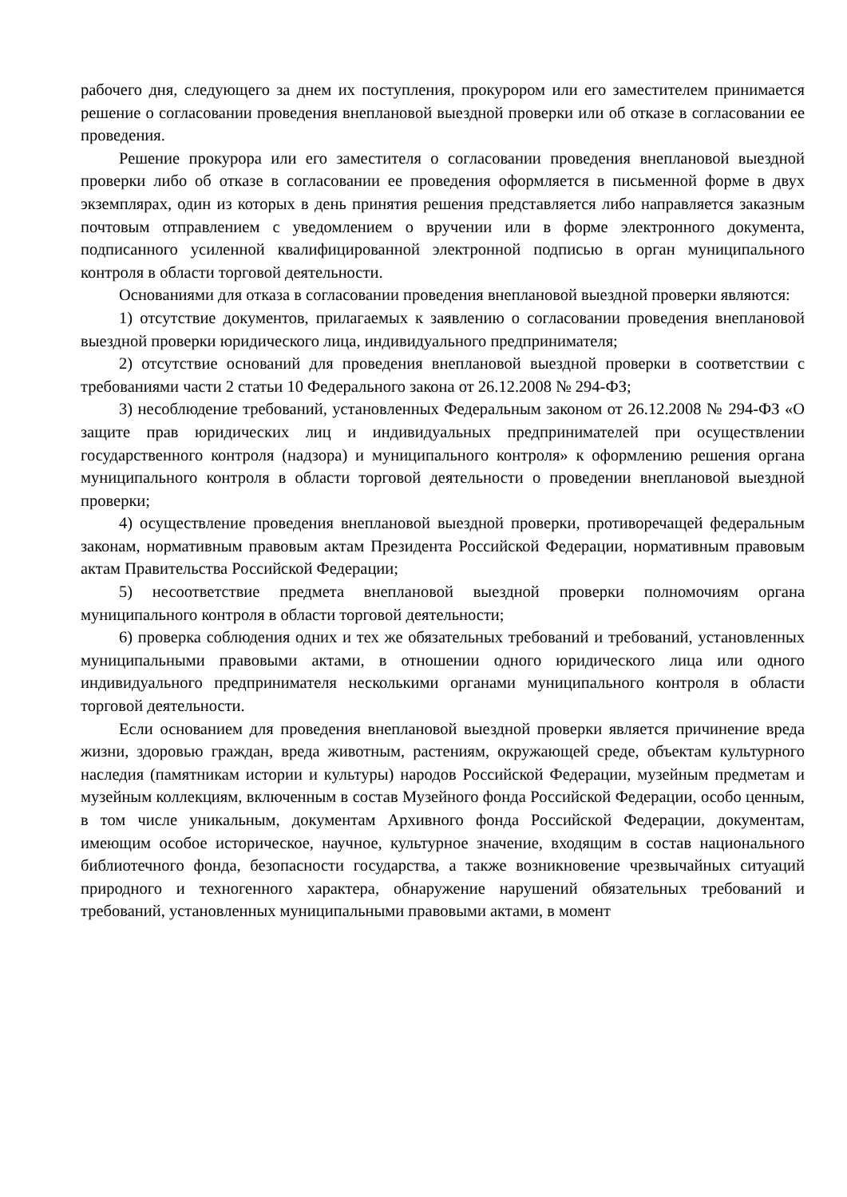рабочего дня, следующего за днем их поступления, прокурором или его заместителем принимается решение о согласовании проведения внеплановой выездной проверки или об отказе в согласовании ее проведения.
Решение прокурора или его заместителя о согласовании проведения внеплановой выездной проверки либо об отказе в согласовании ее проведения оформляется в письменной форме в двух экземплярах, один из которых в день принятия решения представляется либо направляется заказным почтовым отправлением с уведомлением о вручении или в форме электронного документа, подписанного усиленной квалифицированной электронной подписью в орган муниципального контроля в области торговой деятельности.
Основаниями для отказа в согласовании проведения внеплановой выездной проверки являются:
1) отсутствие документов, прилагаемых к заявлению о согласовании проведения внеплановой выездной проверки юридического лица, индивидуального предпринимателя;
2) отсутствие оснований для проведения внеплановой выездной проверки в соответствии с требованиями части 2 статьи 10 Федерального закона от 26.12.2008 № 294-ФЗ;
3) несоблюдение требований, установленных Федеральным законом от 26.12.2008 № 294-ФЗ «О защите прав юридических лиц и индивидуальных предпринимателей при осуществлении государственного контроля (надзора) и муниципального контроля» к оформлению решения органа муниципального контроля в области торговой деятельности о проведении внеплановой выездной проверки;
4) осуществление проведения внеплановой выездной проверки, противоречащей федеральным законам, нормативным правовым актам Президента Российской Федерации, нормативным правовым актам Правительства Российской Федерации;
5) несоответствие предмета внеплановой выездной проверки полномочиям органа муниципального контроля в области торговой деятельности;
6) проверка соблюдения одних и тех же обязательных требований и требований, установленных муниципальными правовыми актами, в отношении одного юридического лица или одного индивидуального предпринимателя несколькими органами муниципального контроля в области торговой деятельности.
Если основанием для проведения внеплановой выездной проверки является причинение вреда жизни, здоровью граждан, вреда животным, растениям, окружающей среде, объектам культурного наследия (памятникам истории и культуры) народов Российской Федерации, музейным предметам и музейным коллекциям, включенным в состав Музейного фонда Российской Федерации, особо ценным, в том числе уникальным, документам Архивного фонда Российской Федерации, документам, имеющим особое историческое, научное, культурное значение, входящим в состав национального библиотечного фонда, безопасности государства, а также возникновение чрезвычайных ситуаций природного и техногенного характера, обнаружение нарушений обязательных требований и требований, установленных муниципальными правовыми актами, в момент